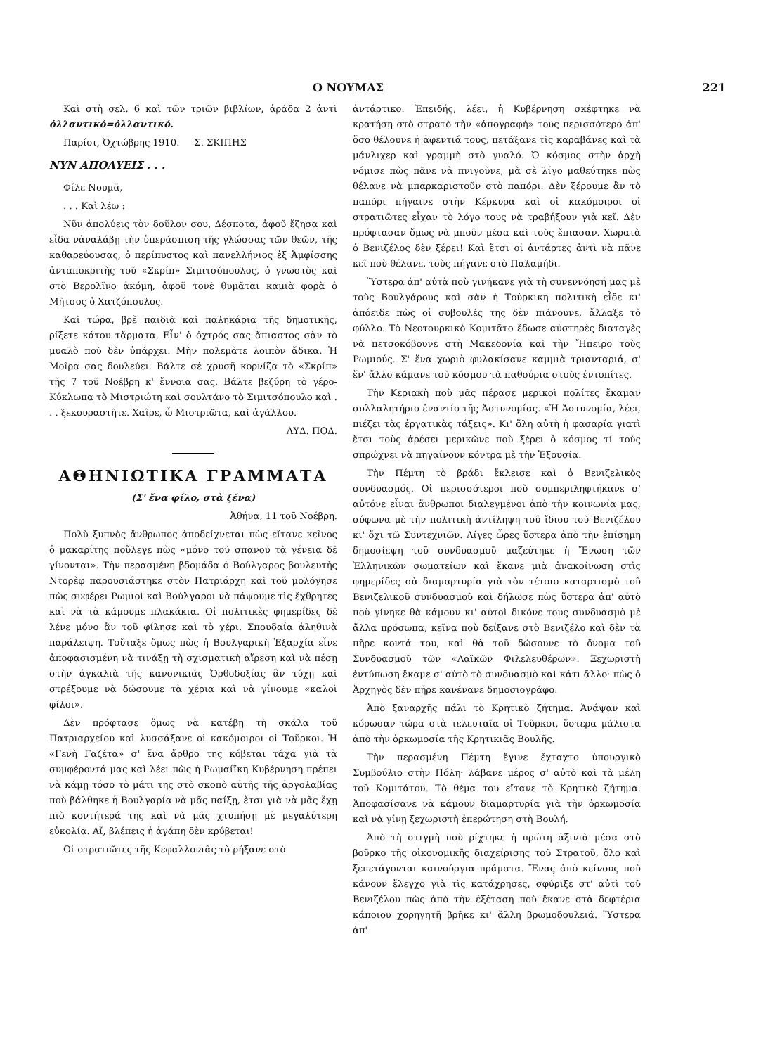Ο ΝΟΥΜΑΣ 221
Καὶ στὴ σελ. 6 καὶ τῶν τριῶν βιβλίων, ἀράδα 2 ἀντὶ ὀλλαντικό=ὀλλαντικό.
Παρίσι, Ὀχτώβρης 1910. Σ. ΣΚΙΠΗΣ
ΝΥΝ ΑΠΟΛΥΕΙΣ . . .
Φίλε Νουμᾶ,
. . . Καὶ λέω :
Νῦν ἀπολύεις τὸν δοῦλον σου, Δέσποτα, ἀφοῦ ἔζησα καὶ εἶδα νἀναλάβῃ τὴν ὑπεράσπιση τῆς γλώσσας τῶν θεῶν, τῆς καθαρεύουσας, ὁ περίπυστος καὶ πανελλήνιος ἐξ Ἀμφίσσης ἀνταποκριτὴς τοῦ «Σκρίπ» Σιμιτσόπουλος, ὁ γνωστὸς καὶ στὸ Βερολῖνο ἀκόμη, ἀφοῦ τονὲ θυμᾶται καμιὰ φορὰ ὁ Μῆτσος ὁ Χατζόπουλος.
Καὶ τώρα, βρὲ παιδιὰ καὶ παληκάρια τῆς δημοτικῆς, ρίξετε κάτου τἄρματα. Εἶν' ὁ ὀχτρός σας ἄπιαστος σὰν τὸ μυαλὸ ποὺ δὲν ὑπάρχει. Μὴν πολεμᾶτε λοιπὸν ἄδικα. Ἡ Μοῖρα σας δουλεύει. Βάλτε σὲ χρυσῆ κορνίζα τὸ «Σκρίπ» τῆς 7 τοῦ Νοέβρη κ' ἔννοια σας. Βάλτε βεζύρη τὸ γέρο-Κύκλωπα τὸ Μιστριώτη καὶ σουλτάνο τὸ Σιμιτσόπουλο καὶ . . . ξεκουραστῆτε. Χαῖρε, ὦ Μιστριῶτα, καὶ ἀγάλλου.
ΛΥΔ. ΠΟΔ.
ΑΘΗΝΙΩΤΙΚΑ ΓΡΑΜΜΑΤΑ
(Σ' ἕνα φίλο, στὰ ξένα)
Ἀθήνα, 11 τοῦ Νοέβρη.
Πολὺ ξυπνὸς ἄνθρωπος ἀποδείχνεται πὼς εἴτανε κεῖνος ὁ μακαρίτης ποὔλεγε πὼς «μόνο τοῦ σπανοῦ τὰ γένεια δὲ γίνονται». Τὴν περασμένη βδομάδα ὁ Βούλγαρος βουλευτὴς Ντορὲφ παρουσιάστηκε στὸν Πατριάρχη καὶ τοῦ μολόγησε πὼς συφέρει Ρωμιοὶ καὶ Βούλγαροι νὰ πάψουμε τὶς ἔχθρητες καὶ νὰ τὰ κάμουμε πλακάκια. Οἱ πολιτικὲς φημερίδες δὲ λένε μόνο ἂν τοῦ φίλησε καὶ τὸ χέρι. Σπουδαία ἀληθινὰ παράλειψη. Τοὔταξε ὅμως πὼς ἡ Βουλγαρικὴ Ἐξαρχία εἶνε ἀποφασισμένη νὰ τινάξῃ τὴ σχισματικὴ αἵρεση καὶ νὰ πέσῃ στὴν ἀγκαλιὰ τῆς κανονικιᾶς Ὀρθοδοξίας ἂν τύχῃ καὶ στρέξουμε νὰ δώσουμε τὰ χέρια καὶ νὰ γίνουμε «καλοὶ φίλοι».
Δὲν πρόφτασε ὅμως νὰ κατέβῃ τὴ σκάλα τοῦ Πατριαρχείου καὶ λυσσάξανε οἱ κακόμοιροι οἱ Τοῦρκοι. Ἡ «Γενὴ Γαζέτα» σ' ἕνα ἄρθρο της κόβεται τάχα γιὰ τὰ συμφέροντά μας καὶ λέει πὼς ἡ Ρωμαίϊκη Κυβέρνηση πρέπει νὰ κάμῃ τόσο τὸ μάτι της στὸ σκοπὸ αὐτῆς τῆς ἀργολαβίας ποὺ βάλθηκε ἡ Βουλγαρία νὰ μᾶς παίξῃ, ἔτσι γιὰ νὰ μᾶς ἔχῃ πιὸ κοντήτερά της καὶ νὰ μᾶς χτυπήσῃ μὲ μεγαλύτερη εὐκολία. Αἴ, βλέπεις ἡ ἀγάπη δὲν κρύβεται!
Οἱ στρατιῶτες τῆς Κεφαλλονιᾶς τὸ ρήξανε στὸ
ἀντάρτικο. Ἐπειδής, λέει, ἡ Κυβέρνηση σκέφτηκε νὰ κρατήσῃ στὸ στρατὸ τὴν «ἀπογραφή» τους περισσότερο ἀπ' ὅσο θέλουνε ἡ ἀφεντιά τους, πετάξανε τὶς καραβάνες καὶ τὰ μάνλιχερ καὶ γραμμὴ στὸ γυαλό. Ὁ κόσμος στὴν ἀρχὴ νόμισε πὼς πᾶνε νὰ πνιγοῦνε, μὰ σὲ λίγο μαθεύτηκε πὼς θέλανε νὰ μπαρκαριστοῦν στὸ παπόρι. Δὲν ξέρουμε ἂν τὸ παπόρι πήγαινε στὴν Κέρκυρα καὶ οἱ κακόμοιροι οἱ στρατιῶτες εἶχαν τὸ λόγο τους νὰ τραβήξουν γιὰ κεῖ. Δὲν πρόφτασαν ὅμως νὰ μποῦν μέσα καὶ τοὺς ἔπιασαν. Χωρατὰ ὁ Βενιζέλος δὲν ξέρει! Καὶ ἔτσι οἱ ἀντάρτες ἀντὶ νὰ πᾶνε κεῖ ποὺ θέλανε, τοὺς πήγανε στὸ Παλαμήδι.
Ὕστερα ἀπ' αὐτὰ ποὺ γινήκανε γιὰ τὴ συνεννόησή μας μὲ τοὺς Βουλγάρους καὶ σὰν ἡ Τούρκικη πολιτικὴ εἶδε κι' ἀπόειδε πὼς οἱ συβουλές της δὲν πιάνουνε, ἄλλαξε τὸ φύλλο. Τὸ Νεοτουρκικὸ Κομιτᾶτο ἔδωσε αὐστηρὲς διαταγὲς νὰ πετσοκόβουνε στὴ Μακεδονία καὶ τὴν Ἤπειρο τοὺς Ρωμιούς. Σ' ἕνα χωριὸ φυλακίσανε καμμιὰ τριανταριά, σ' ἕν' ἄλλο κάμανε τοῦ κόσμου τὰ παθούρια στοὺς ἐντοπίτες.
Τὴν Κεριακὴ ποὺ μᾶς πέρασε μερικοὶ πολίτες ἔκαμαν συλλαλητήριο ἐναντίο τῆς Ἀστυνομίας. «Ἡ Ἀστυνομία, λέει, πιέζει τὰς ἐργατικὰς τάξεις». Κι' ὅλη αὐτὴ ἡ φασαρία γιατὶ ἔτσι τοὺς ἀρέσει μερικῶνε ποὺ ξέρει ὁ κόσμος τί τοὺς σπρώχνει νὰ πηγαίνουν κόντρα μὲ τὴν Ἑξουσία.
Τὴν Πέμτη τὸ βράδι ἔκλεισε καὶ ὁ Βενιζελικὸς συνδυασμός. Οἱ περισσότεροι ποὺ συμπεριληφτήκανε σ' αὐτόνε εἶναι ἄνθρωποι διαλεγμένοι ἀπὸ τὴν κοινωνία μας, σύφωνα μὲ τὴν πολιτικὴ ἀντίληψη τοῦ ἴδιου τοῦ Βενιζέλου κι' ὄχι τῶ Συντεχνιῶν. Λίγες ὧρες ὕστερα ἀπὸ τὴν ἐπίσημη δημοσίεψη τοῦ συνδυασμοῦ μαζεύτηκε ἡ Ἕνωση τῶν Ἑλληνικῶν σωματείων καὶ ἔκανε μιὰ ἀνακοίνωση στὶς φημερίδες σὰ διαμαρτυρία γιὰ τὸν τέτοιο καταρτισμὸ τοῦ Βενιζελικοῦ συνδυασμοῦ καὶ δήλωσε πὼς ὕστερα ἀπ' αὐτὸ ποὺ γίνηκε θὰ κάμουν κι' αὐτοὶ δικόνε τους συνδυασμὸ μὲ ἄλλα πρόσωπα, κεῖνα ποὺ δείξανε στὸ Βενιζέλο καὶ δὲν τὰ πῆρε κοντά του, καὶ θὰ τοῦ δώσουνε τὸ ὄνομα τοῦ Συνδυασμοῦ τῶν «Λαϊκῶν Φιλελευθέρων». Ξεχωριστὴ ἐντύπωση ἔκαμε σ' αὐτὸ τὸ συνδυασμὸ καὶ κάτι ἄλλο· πὼς ὁ Ἀρχηγὸς δὲν πῆρε κανένανε δημοσιογράφο.
Ἀπὸ ξαναρχῆς πάλι τὸ Κρητικὸ ζήτημα. Ἀνάψαν καὶ κόρωσαν τώρα στὰ τελευταῖα οἱ Τοῦρκοι, ὕστερα μάλιστα ἀπὸ τὴν ὁρκωμοσία τῆς Κρητικιᾶς Βουλῆς.
Τὴν περασμένη Πέμτη ἔγινε ἔχταχτο ὑπουργικὸ Συμβούλιο στὴν Πόλη· λάβανε μέρος σ' αὐτὸ καὶ τὰ μέλη τοῦ Κομιτάτου. Τὸ θέμα του εἴτανε τὸ Κρητικὸ ζήτημα. Ἀποφασίσανε νὰ κάμουν διαμαρτυρία γιὰ τὴν ὁρκωμοσία καὶ νὰ γίνῃ ξεχωριστὴ ἐπερώτηση στὴ Βουλή.
Ἀπὸ τὴ στιγμὴ ποὺ ρίχτηκε ἡ πρώτη ἀξινιὰ μέσα στὸ βοῦρκο τῆς οἰκονομικῆς διαχείρισης τοῦ Στρατοῦ, ὅλο καὶ ξεπετάγονται καινούργια πράματα. Ἕνας ἀπὸ κείνους ποὺ κάνουν ἔλεγχο γιὰ τὶς κατάχρησες, σφύριξε στ' αὐτὶ τοῦ Βενιζέλου πὼς ἀπὸ τὴν ἐξέταση ποὺ ἔκανε στὰ δεφτέρια κάποιου χορηγητῆ βρῆκε κι' ἄλλη βρωμοδουλειά. Ὕστερα ἀπ'